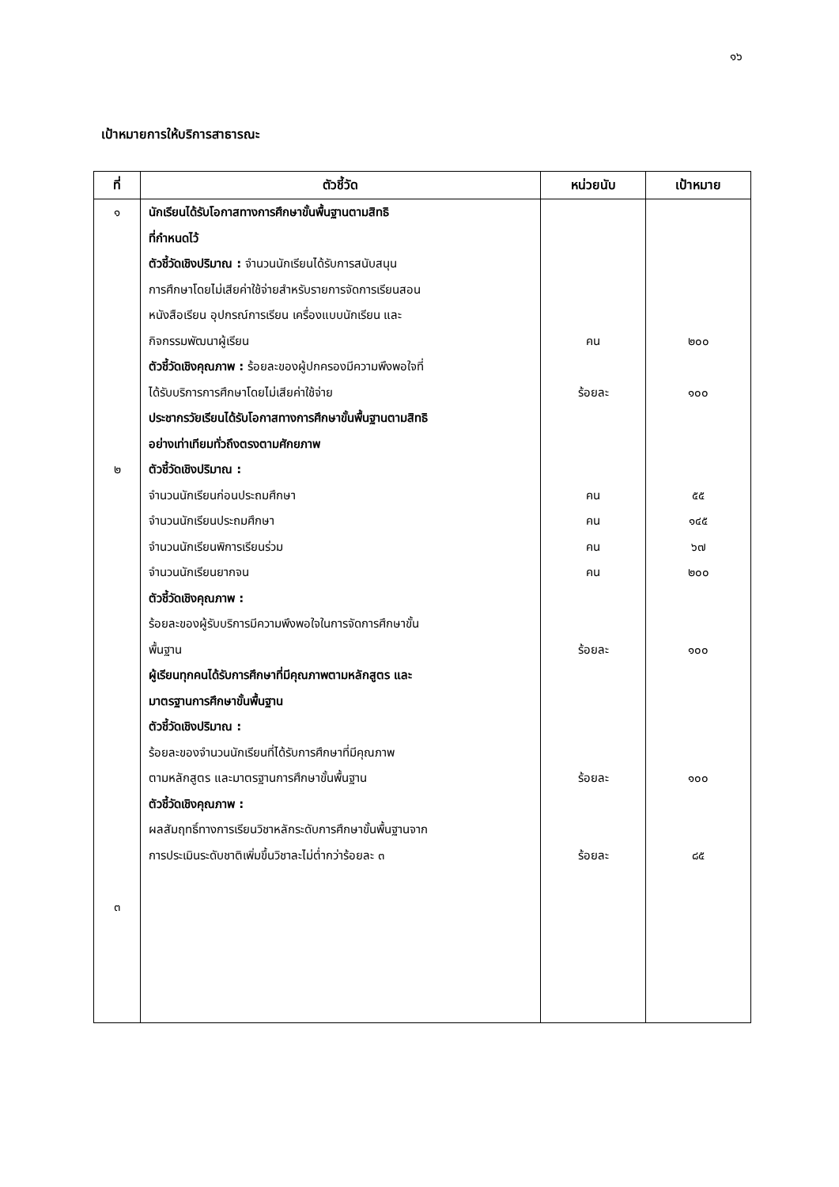๑๖
เป้าหมายการให้บริการสาธารณะ
| ที่ | ตัวชี้วัด | หน่วยนับ | เป้าหมาย |
| --- | --- | --- | --- |
| ๑ ๒ ๓ | นักเรียนได้รับโอกาสทางการศึกษาขั้นพื้นฐานตามสิทธิ ที่กำหนดไว้ ตัวชี้วัดเชิงปริมาณ : จำนวนนักเรียนได้รับการสนับสนุน การศึกษาโดยไม่เสียค่าใช้จ่ายสำหรับรายการจัดการเรียนสอน หนังสือเรียน อุปกรณ์การเรียน เครื่องแบบนักเรียน และ กิจกรรมพัฒนาผู้เรียน ตัวชี้วัดเชิงคุณภาพ : ร้อยละของผู้ปกครองมีความพึงพอใจที่ ได้รับบริการการศึกษาโดยไม่เสียค่าใช้จ่าย ประชากรวัยเรียนได้รับโอกาสทางการศึกษาขั้นพื้นฐานตามสิทธิ อย่างเท่าเทียมทั่วถึงตรงตามศักยภาพ ตัวชี้วัดเชิงปริมาณ : จำนวนนักเรียนก่อนประถมศึกษา จำนวนนักเรียนประถมศึกษา จำนวนนักเรียนพิการเรียนร่วม จำนวนนักเรียนยากจน ตัวชี้วัดเชิงคุณภาพ : ร้อยละของผู้รับบริการมีความพึงพอใจในการจัดการศึกษาขั้น พื้นฐาน ผู้เรียนทุกคนได้รับการศึกษาที่มีคุณภาพตามหลักสูตร และ มาตรฐานการศึกษาขั้นพื้นฐาน ตัวชี้วัดเชิงปริมาณ : ร้อยละของจำนวนนักเรียนที่ได้รับการศึกษาที่มีคุณภาพ ตามหลักสูตร และมาตรฐานการศึกษาขั้นพื้นฐาน ตัวชี้วัดเชิงคุณภาพ : ผลสัมฤทธิ์ทางการเรียนวิชาหลักระดับการศึกษาขั้นพื้นฐานจาก การประเมินระดับชาติเพิ่มขึ้นวิชาละไม่ต่ำกว่าร้อยละ ๓ | คน ร้อยละ คน คน คน คน ร้อยละ ร้อยละ ร้อยละ | ๒๐๐ ๑๐๐ ๕๕ ๑๔๕ ๖๗ ๒๐๐ ๑๐๐ ๑๐๐ ๘๕ |